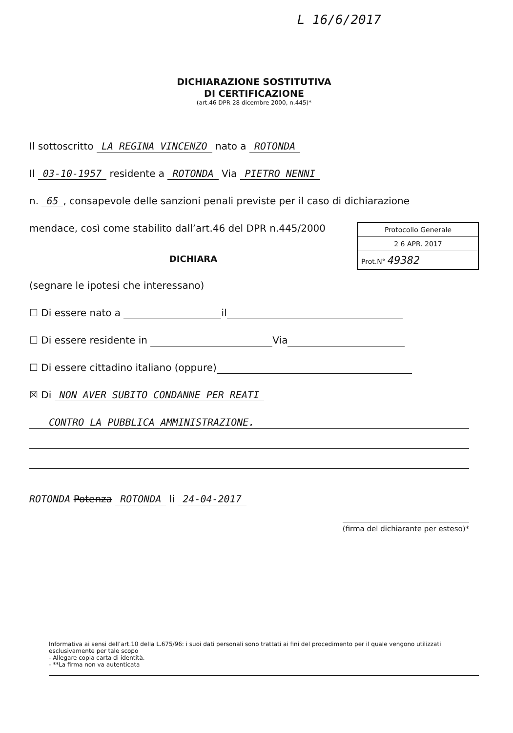L 16/6/2017
DICHIARAZIONE SOSTITUTIVA
DI CERTIFICAZIONE
(art.46 DPR 28 dicembre 2000, n.445)*
Il sottoscritto LA REGINA VINCENZO nato a ROTONDA
Il 03-10-1957 residente a ROTONDA Via PIETRO NENNI
n. 65, consapevole delle sanzioni penali previste per il caso di dichiarazione
mendace, così come stabilito dall’art.46 del DPR n.445/2000
Protocollo Generale
2 6 APR. 2017
Prot.N° 49382
DICHIARA
(segnare le ipotesi che interessano)
☐ Di essere nato a il
☐ Di essere residente in Via
☐ Di essere cittadino italiano (oppure)
☒ Di NON AVER SUBITO CONDANNE PER REATI
CONTRO LA PUBBLICA AMMINISTRAZIONE.
ROTONDA Potenza ROTONDA li 24-04-2017
(firma del dichiarante per esteso)*
Informativa ai sensi dell’art.10 della L.675/96: i suoi dati personali sono trattati ai fini del procedimento per il quale vengono utilizzati esclusivamente per tale scopo
- Allegare copia carta di identità.
- **La firma non va autenticata